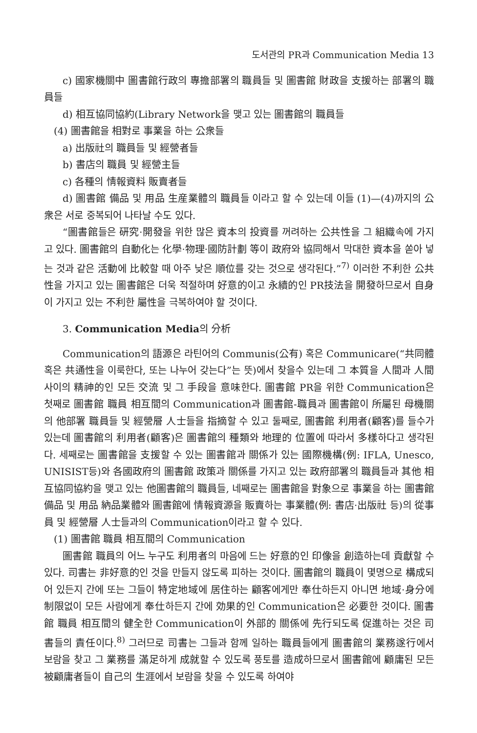도서관의 PR과 Communication Media 13
c) 國家機關中 圖書館行政의 專擔部署의 職員들 및 圖書館 財政을 支援하는 部署의 職員들
d) 相互協同協約(Library Network을 맺고 있는 圖書館의 職員들
(4) 圖書館을 相對로 事業을 하는 公衆들
a) 出版社의 職員들 및 經營者들
b) 書店의 職員 및 經營主들
c) 各種의 情報資料 販賣者들
d) 圖書館 備品 및 用品 生産業體의 職員들 이라고 할 수 있는데 이들 (1)—(4)까지의 公衆은 서로 중복되어 나타날 수도 있다.
“圖書館들은 硏究·開發을 위한 많은 資本의 投資를 꺼려하는 公共性을 그 組織속에 가지고 있다. 圖書館의 自動化는 化學·物理·國防計劃 等이 政府와 協同해서 막대한 資本을 쏟아 넣는 것과 같은 活動에 比較할 때 아주 낮은 順位를 갖는 것으로 생각된다.”<sup>7)</sup> 이러한 不利한 公共性을 가지고 있는 圖書館은 더욱 적절하며 好意的이고 永續的인 PR技法을 開發하므로서 自身이 가지고 있는 不利한 屬性을 극복하여야 할 것이다.
3. Communication Media의 分析
Communication의 語源은 라틴어의 Communis(公有) 혹은 Communicare(“共同體 혹은 共通性을 이룩한다, 또는 나누어 갖는다”는 뜻)에서 찾을수 있는데 그 本質을 人間과 人間사이의 精神的인 모든 交流 및 그 手段을 意味한다. 圖書館 PR을 위한 Communication은 첫째로 圖書館 職員 相互間의 Communication과 圖書館-職員과 圖書館이 所屬된 母機關의 他部署 職員들 및 經營層 人士들을 指摘할 수 있고 둘째로, 圖書館 利用者(顧客)를 들수가 있는데 圖書館의 利用者(顧客)은 圖書館의 種類와 地理的 位置에 따라서 多樣하다고 생각된다. 세째로는 圖書館을 支援할 수 있는 圖書館과 關係가 있는 國際機構(例: IFLA, Unesco, UNISIST등)와 各國政府의 圖書館 政策과 關係를 가지고 있는 政府部署의 職員들과 其他 相互協同協約을 맺고 있는 他圖書館의 職員들, 네째로는 圖書館을 對象으로 事業을 하는 圖書館 備品 및 用品 納品業體와 圖書館에 情報資源을 販賣하는 事業體(例: 書店·出版社 등)의 從事員 및 經營層 人士들과의 Communication이라고 할 수 있다.
(1) 圖書館 職員 相互間의 Communication
圖書館 職員의 어느 누구도 利用者의 마음에 드는 好意的인 印像을 創造하는데 貢獻할 수 있다. 司書는 非好意的인 것을 만들지 않도록 피하는 것이다. 圖書館의 職員이 몇명으로 構成되어 있든지 간에 또는 그들이 特定地域에 居住하는 顧客에게만 奉仕하든지 아니면 地域·身分에 制限없이 모든 사람에게 奉仕하든지 간에 効果的인 Communication은 必要한 것이다. 圖書館 職員 相互間의 健全한 Communication이 外部的 關係에 先行되도록 促進하는 것은 司書들의 責任이다.<sup>8)</sup> 그러므로 司書는 그들과 함께 일하는 職員들에게 圖書館의 業務遂行에서 보람을 찾고 그 業務를 滿足하게 成就할 수 있도록 풍토를 造成하므로서 圖書館에 顧庸된 모든 被顧庸者들이 自己의 生涯에서 보람을 찾을 수 있도록 하여야